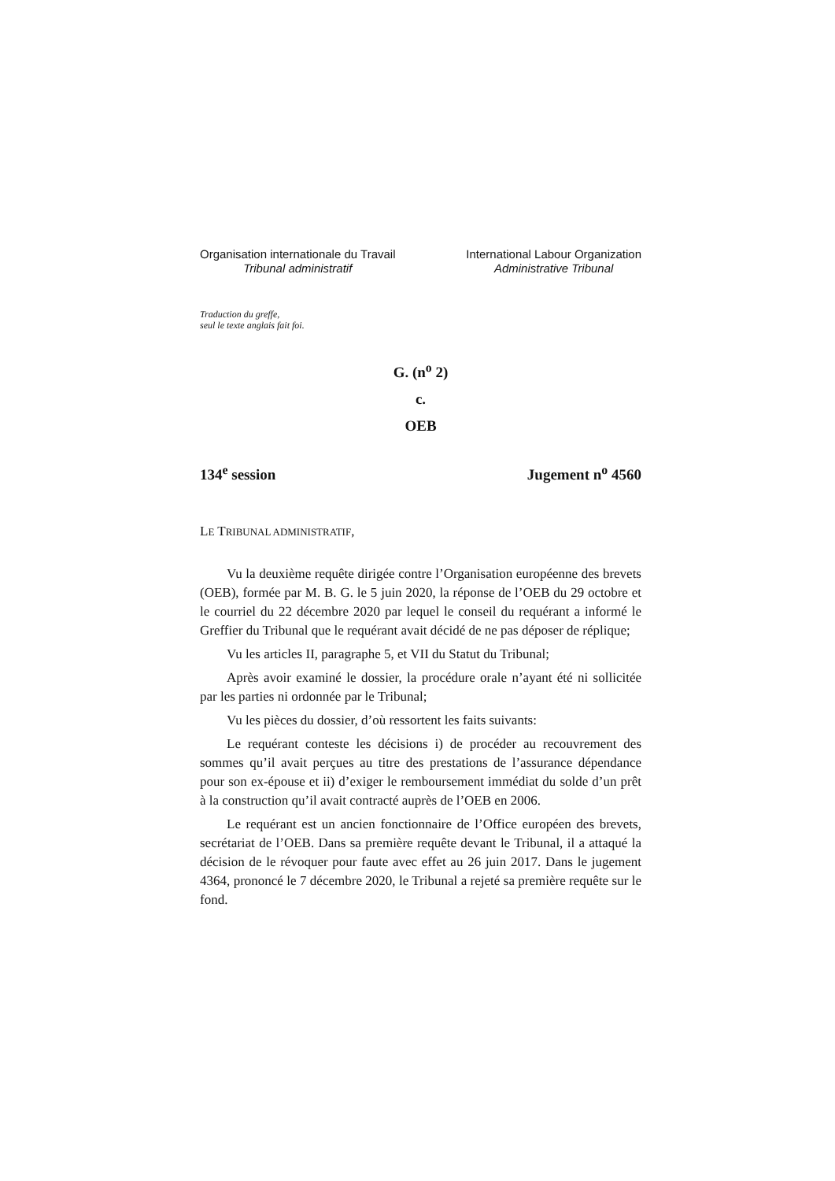Organisation internationale du Travail
Tribunal administratif
International Labour Organization
Administrative Tribunal
Traduction du greffe,
seul le texte anglais fait foi.
G. (n<sup>o</sup> 2)
c.
OEB
134<sup>e</sup> session Jugement n<sup>o</sup> 4560
LE TRIBUNAL ADMINISTRATIF,
Vu la deuxième requête dirigée contre l’Organisation européenne des brevets (OEB), formée par M. B. G. le 5 juin 2020, la réponse de l’OEB du 29 octobre et le courriel du 22 décembre 2020 par lequel le conseil du requérant a informé le Greffier du Tribunal que le requérant avait décidé de ne pas déposer de réplique;
Vu les articles II, paragraphe 5, et VII du Statut du Tribunal;
Après avoir examiné le dossier, la procédure orale n’ayant été ni sollicitée par les parties ni ordonnée par le Tribunal;
Vu les pièces du dossier, d’où ressortent les faits suivants:
Le requérant conteste les décisions i) de procéder au recouvrement des sommes qu’il avait perçues au titre des prestations de l’assurance dépendance pour son ex-épouse et ii) d’exiger le remboursement immédiat du solde d’un prêt à la construction qu’il avait contracté auprès de l’OEB en 2006.
Le requérant est un ancien fonctionnaire de l’Office européen des brevets, secrétariat de l’OEB. Dans sa première requête devant le Tribunal, il a attaqué la décision de le révoquer pour faute avec effet au 26 juin 2017. Dans le jugement 4364, prononcé le 7 décembre 2020, le Tribunal a rejeté sa première requête sur le fond.